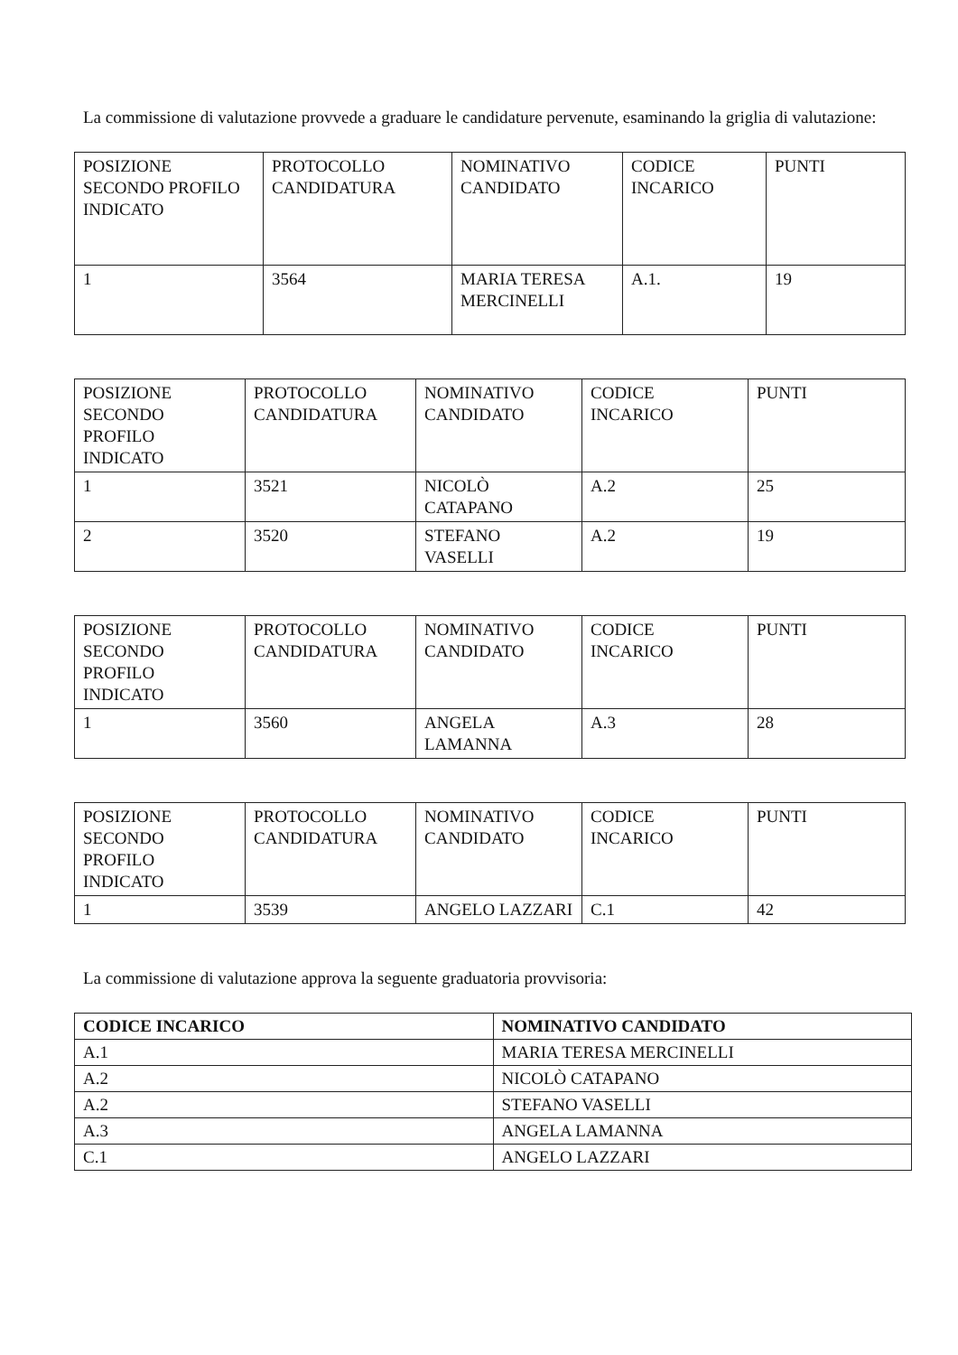La commissione di valutazione provvede a graduare le candidature pervenute, esaminando la griglia di valutazione:
| POSIZIONE SECONDO PROFILO INDICATO | PROTOCOLLO CANDIDATURA | NOMINATIVO CANDIDATO | CODICE INCARICO | PUNTI |
| 1 | 3564 | MARIA TERESA MERCINELLI | A.1. | 19 |
| POSIZIONE SECONDO PROFILO INDICATO | PROTOCOLLO CANDIDATURA | NOMINATIVO CANDIDATO | CODICE INCARICO | PUNTI |
| 1 | 3521 | NICOLÒ CATAPANO | A.2 | 25 |
| 2 | 3520 | STEFANO VASELLI | A.2 | 19 |
| POSIZIONE SECONDO PROFILO INDICATO | PROTOCOLLO CANDIDATURA | NOMINATIVO CANDIDATO | CODICE INCARICO | PUNTI |
| 1 | 3560 | ANGELA LAMANNA | A.3 | 28 |
| POSIZIONE SECONDO PROFILO INDICATO | PROTOCOLLO CANDIDATURA | NOMINATIVO CANDIDATO | CODICE INCARICO | PUNTI |
| 1 | 3539 | ANGELO LAZZARI | C.1 | 42 |
La commissione di valutazione approva la seguente graduatoria provvisoria:
| CODICE INCARICO | NOMINATIVO CANDIDATO |
| --- | --- |
| A.1 | MARIA TERESA MERCINELLI |
| A.2 | NICOLÒ CATAPANO |
| A.2 | STEFANO VASELLI |
| A.3 | ANGELA LAMANNA |
| C.1 | ANGELO LAZZARI |